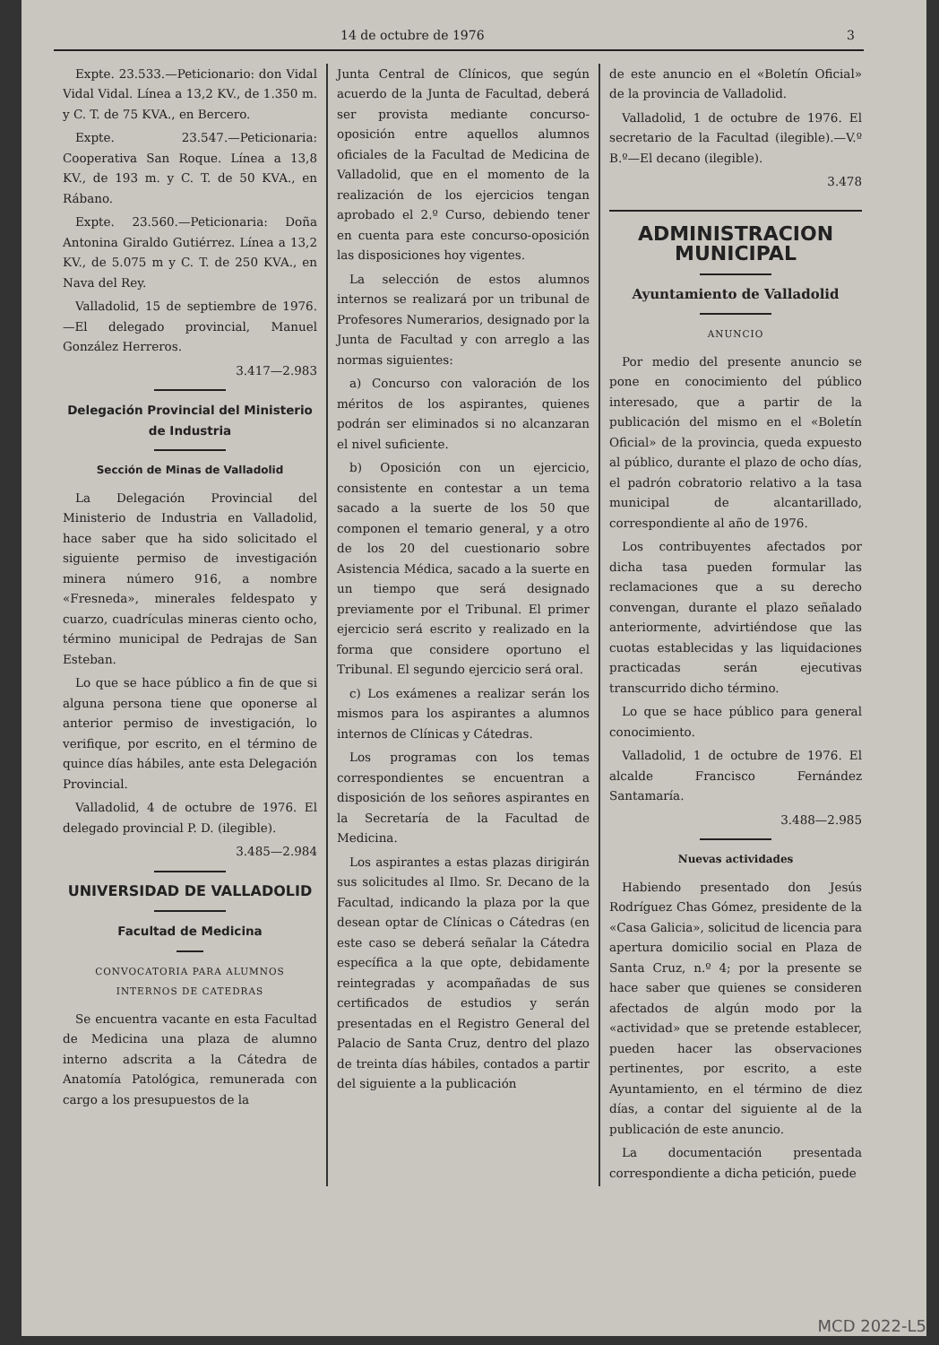14 de octubre de 1976 3
Expte. 23.533.—Peticionario: don Vidal Vidal Vidal. Línea a 13,2 KV., de 1.350 m. y C. T. de 75 KVA., en Bercero.
Expte. 23.547.—Peticionaria: Cooperativa San Roque. Línea a 13,8 KV., de 193 m. y C. T. de 50 KVA., en Rábano.
Expte. 23.560.—Peticionaria: Doña Antonina Giraldo Gutiérrez. Línea a 13,2 KV., de 5.075 m y C. T. de 250 KVA., en Nava del Rey.
Valladolid, 15 de septiembre de 1976.—El delegado provincial, Manuel González Herreros.
3.417—2.983
Delegación Provincial del Ministerio de Industria
Sección de Minas de Valladolid
La Delegación Provincial del Ministerio de Industria en Valladolid, hace saber que ha sido solicitado el siguiente permiso de investigación minera número 916, a nombre «Fresneda», minerales feldespato y cuarzo, cuadrículas mineras ciento ocho, término municipal de Pedrajas de San Esteban.
Lo que se hace público a fin de que si alguna persona tiene que oponerse al anterior permiso de investigación, lo verifique, por escrito, en el término de quince días hábiles, ante esta Delegación Provincial.
Valladolid, 4 de octubre de 1976. El delegado provincial P. D. (ilegible).
3.485—2.984
UNIVERSIDAD DE VALLADOLID
Facultad de Medicina
CONVOCATORIA PARA ALUMNOS INTERNOS DE CATEDRAS
Se encuentra vacante en esta Facultad de Medicina una plaza de alumno interno adscrita a la Cátedra de Anatomía Patológica, remunerada con cargo a los presupuestos de la
Junta Central de Clínicos, que según acuerdo de la Junta de Facultad, deberá ser provista mediante concurso-oposición entre aquellos alumnos oficiales de la Facultad de Medicina de Valladolid, que en el momento de la realización de los ejercicios tengan aprobado el 2.º Curso, debiendo tener en cuenta para este concurso-oposición las disposiciones hoy vigentes.
La selección de estos alumnos internos se realizará por un tribunal de Profesores Numerarios, designado por la Junta de Facultad y con arreglo a las normas siguientes:
a) Concurso con valoración de los méritos de los aspirantes, quienes podrán ser eliminados si no alcanzaran el nivel suficiente.
b) Oposición con un ejercicio, consistente en contestar a un tema sacado a la suerte de los 50 que componen el temario general, y a otro de los 20 del cuestionario sobre Asistencia Médica, sacado a la suerte en un tiempo que será designado previamente por el Tribunal. El primer ejercicio será escrito y realizado en la forma que considere oportuno el Tribunal. El segundo ejercicio será oral.
c) Los exámenes a realizar serán los mismos para los aspirantes a alumnos internos de Clínicas y Cátedras.
Los programas con los temas correspondientes se encuentran a disposición de los señores aspirantes en la Secretaría de la Facultad de Medicina.
Los aspirantes a estas plazas dirigirán sus solicitudes al Ilmo. Sr. Decano de la Facultad, indicando la plaza por la que desean optar de Clínicas o Cátedras (en este caso se deberá señalar la Cátedra específica a la que opte, debidamente reintegradas y acompañadas de sus certificados de estudios y serán presentadas en el Registro General del Palacio de Santa Cruz, dentro del plazo de treinta días hábiles, contados a partir del siguiente a la publicación
de este anuncio en el «Boletín Oficial» de la provincia de Valladolid.
Valladolid, 1 de octubre de 1976. El secretario de la Facultad (ilegible).—V.º B.º—El decano (ilegible).
3.478
ADMINISTRACION MUNICIPAL
Ayuntamiento de Valladolid
ANUNCIO
Por medio del presente anuncio se pone en conocimiento del público interesado, que a partir de la publicación del mismo en el «Boletín Oficial» de la provincia, queda expuesto al público, durante el plazo de ocho días, el padrón cobratorio relativo a la tasa municipal de alcantarillado, correspondiente al año de 1976.
Los contribuyentes afectados por dicha tasa pueden formular las reclamaciones que a su derecho convengan, durante el plazo señalado anteriormente, advirtiéndose que las cuotas establecidas y las liquidaciones practicadas serán ejecutivas transcurrido dicho término.
Lo que se hace público para general conocimiento.
Valladolid, 1 de octubre de 1976. El alcalde Francisco Fernández Santamaría.
3.488—2.985
Nuevas actividades
Habiendo presentado don Jesús Rodríguez Chas Gómez, presidente de la «Casa Galicia», solicitud de licencia para apertura domicilio social en Plaza de Santa Cruz, n.º 4; por la presente se hace saber que quienes se consideren afectados de algún modo por la «actividad» que se pretende establecer, pueden hacer las observaciones pertinentes, por escrito, a este Ayuntamiento, en el término de diez días, a contar del siguiente al de la publicación de este anuncio.
La documentación presentada correspondiente a dicha petición, puede
MCD 2022-L5